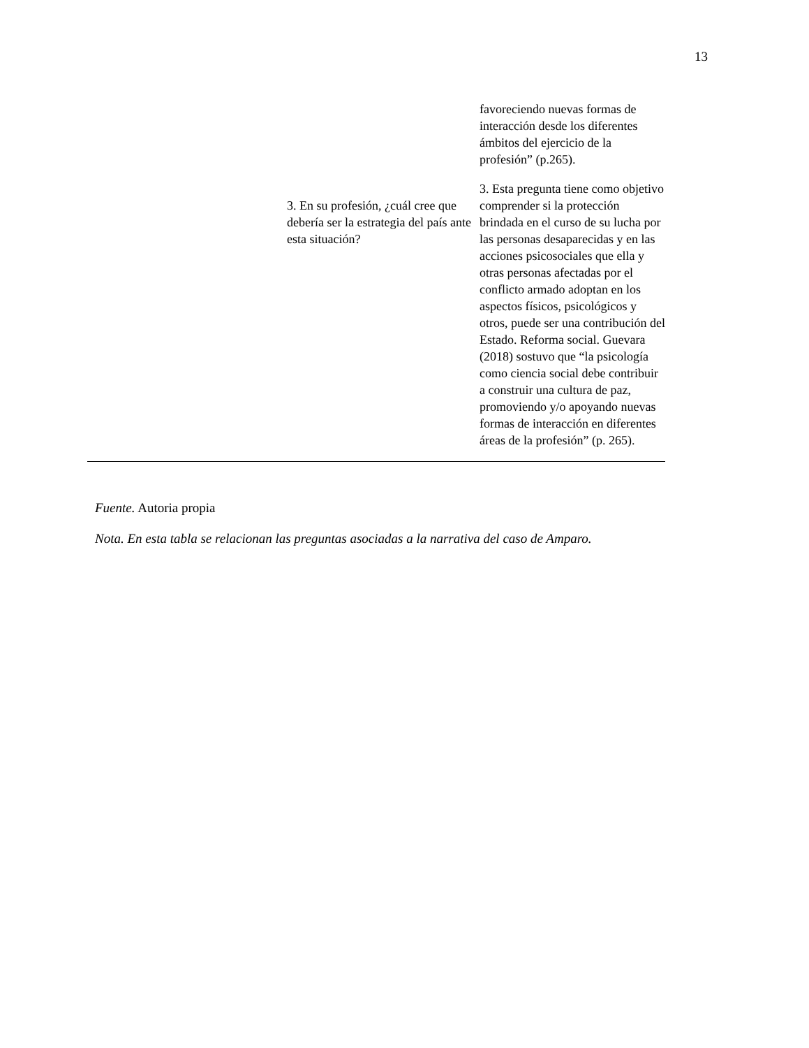13
| | | favoreciendo nuevas formas de interacción desde los diferentes ámbitos del ejercicio de la profesión” (p.265). |
| | 3. En su profesión, ¿cuál cree que debería ser la estrategia del país ante esta situación? | 3. Esta pregunta tiene como objetivo comprender si la protección brindada en el curso de su lucha por las personas desaparecidas y en las acciones psicosociales que ella y otras personas afectadas por el conflicto armado adoptan en los aspectos físicos, psicológicos y otros, puede ser una contribución del Estado. Reforma social. Guevara (2018) sostuvo que “la psicología como ciencia social debe contribuir a construir una cultura de paz, promoviendo y/o apoyando nuevas formas de interacción en diferentes áreas de la profesión” (p. 265). |
Fuente. Autoria propia
Nota. En esta tabla se relacionan las preguntas asociadas a la narrativa del caso de Amparo.